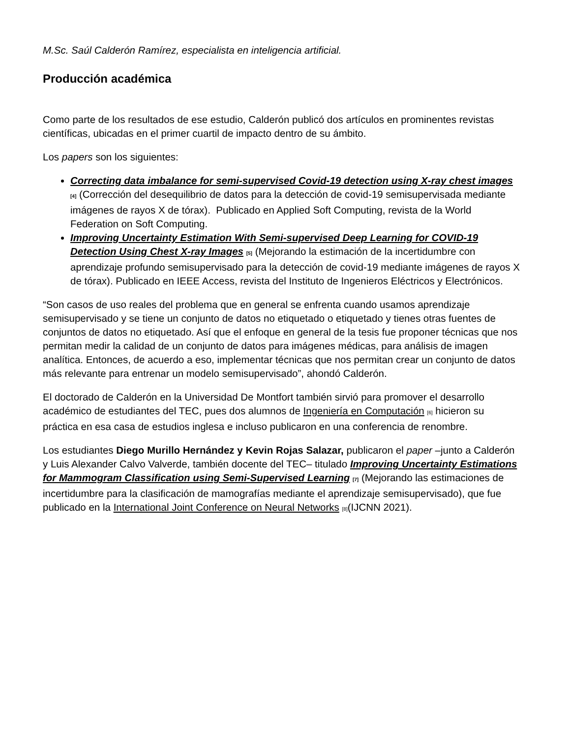M.Sc. Saúl Calderón Ramírez, especialista en inteligencia artificial.
Producción académica
Como parte de los resultados de ese estudio, Calderón publicó dos artículos en prominentes revistas científicas, ubicadas en el primer cuartil de impacto dentro de su ámbito.
Los papers son los siguientes:
Correcting data imbalance for semi-supervised Covid-19 detection using X-ray chest images <sup>[4]</sup> (Corrección del desequilibrio de datos para la detección de covid-19 semisupervisada mediante imágenes de rayos X de tórax). Publicado en Applied Soft Computing, revista de la World Federation on Soft Computing.
Improving Uncertainty Estimation With Semi-supervised Deep Learning for COVID-19 Detection Using Chest X-ray Images <sup>[5]</sup> (Mejorando la estimación de la incertidumbre con aprendizaje profundo semisupervisado para la detección de covid-19 mediante imágenes de rayos X de tórax). Publicado en IEEE Access, revista del Instituto de Ingenieros Eléctricos y Electrónicos.
“Son casos de uso reales del problema que en general se enfrenta cuando usamos aprendizaje semisupervisado y se tiene un conjunto de datos no etiquetado o etiquetado y tienes otras fuentes de conjuntos de datos no etiquetado. Así que el enfoque en general de la tesis fue proponer técnicas que nos permitan medir la calidad de un conjunto de datos para imágenes médicas, para análisis de imagen analítica. Entonces, de acuerdo a eso, implementar técnicas que nos permitan crear un conjunto de datos más relevante para entrenar un modelo semisupervisado”, ahondó Calderón.
El doctorado de Calderón en la Universidad De Montfort también sirvió para promover el desarrollo académico de estudiantes del TEC, pues dos alumnos de Ingeniería en Computación <sup>[6]</sup> hicieron su práctica en esa casa de estudios inglesa e incluso publicaron en una conferencia de renombre.
Los estudiantes Diego Murillo Hernández y Kevin Rojas Salazar, publicaron el paper –junto a Calderón y Luis Alexander Calvo Valverde, también docente del TEC– titulado Improving Uncertainty Estimations for Mammogram Classification using Semi-Supervised Learning <sup>[7]</sup> (Mejorando las estimaciones de incertidumbre para la clasificación de mamografías mediante el aprendizaje semisupervisado), que fue publicado en la International Joint Conference on Neural Networks <sup>[8]</sup>(IJCNN 2021).